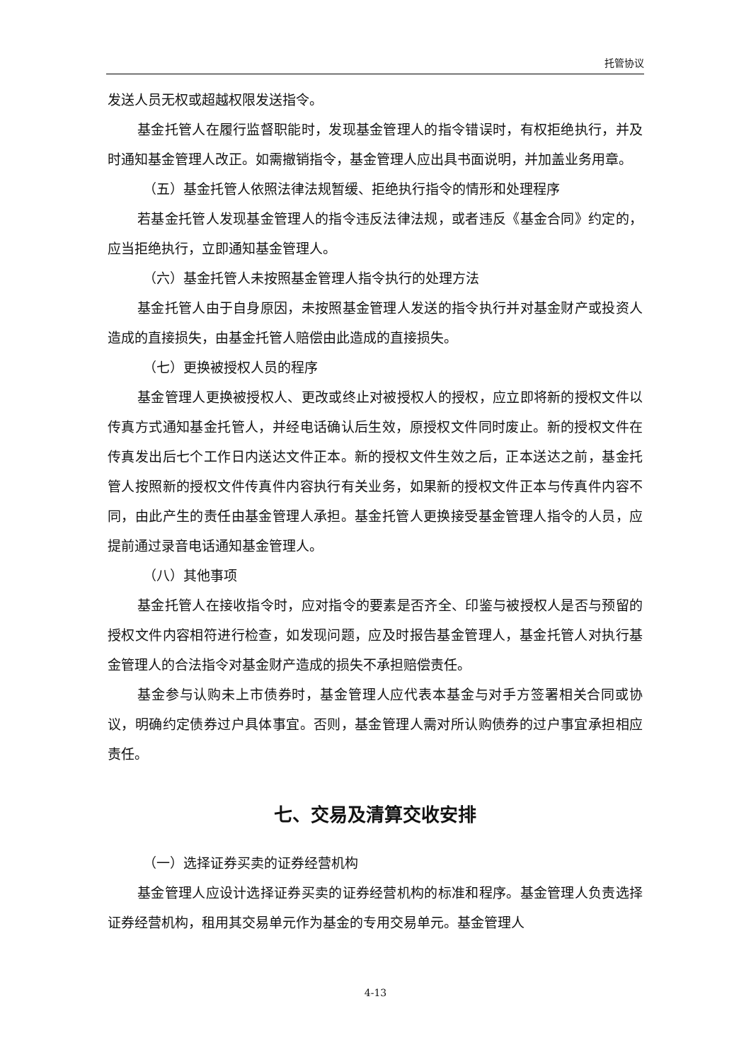托管协议
发送人员无权或超越权限发送指令。
基金托管人在履行监督职能时，发现基金管理人的指令错误时，有权拒绝执行，并及时通知基金管理人改正。如需撤销指令，基金管理人应出具书面说明，并加盖业务用章。
（五）基金托管人依照法律法规暂缓、拒绝执行指令的情形和处理程序
若基金托管人发现基金管理人的指令违反法律法规，或者违反《基金合同》约定的，应当拒绝执行，立即通知基金管理人。
（六）基金托管人未按照基金管理人指令执行的处理方法
基金托管人由于自身原因，未按照基金管理人发送的指令执行并对基金财产或投资人造成的直接损失，由基金托管人赔偿由此造成的直接损失。
（七）更换被授权人员的程序
基金管理人更换被授权人、更改或终止对被授权人的授权，应立即将新的授权文件以传真方式通知基金托管人，并经电话确认后生效，原授权文件同时废止。新的授权文件在传真发出后七个工作日内送达文件正本。新的授权文件生效之后，正本送达之前，基金托管人按照新的授权文件传真件内容执行有关业务，如果新的授权文件正本与传真件内容不同，由此产生的责任由基金管理人承担。基金托管人更换接受基金管理人指令的人员，应提前通过录音电话通知基金管理人。
（八）其他事项
基金托管人在接收指令时，应对指令的要素是否齐全、印鉴与被授权人是否与预留的授权文件内容相符进行检查，如发现问题，应及时报告基金管理人，基金托管人对执行基金管理人的合法指令对基金财产造成的损失不承担赔偿责任。
基金参与认购未上市债券时，基金管理人应代表本基金与对手方签署相关合同或协议，明确约定债券过户具体事宜。否则，基金管理人需对所认购债券的过户事宜承担相应责任。
七、交易及清算交收安排
（一）选择证券买卖的证券经营机构
基金管理人应设计选择证券买卖的证券经营机构的标准和程序。基金管理人负责选择证券经营机构，租用其交易单元作为基金的专用交易单元。基金管理人
4-13